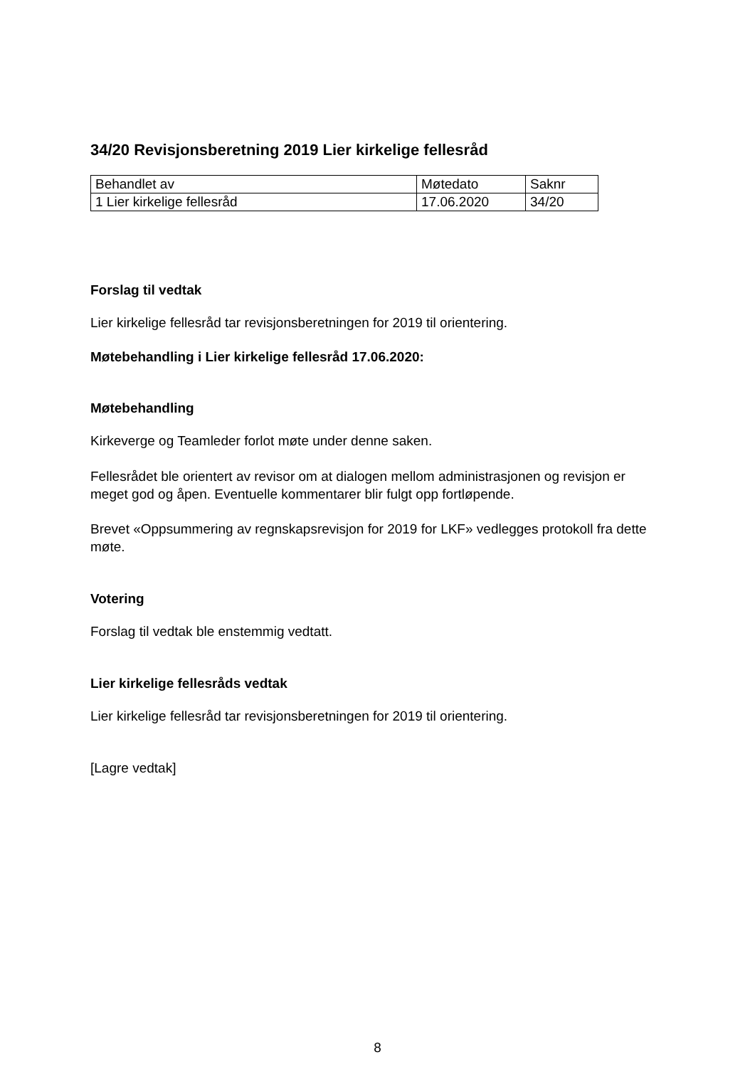34/20 Revisjonsberetning 2019 Lier kirkelige fellesråd
| Behandlet av | Møtedato | Saknr |
| 1 Lier kirkelige fellesråd | 17.06.2020 | 34/20 |
Forslag til vedtak
Lier kirkelige fellesråd tar revisjonsberetningen for 2019 til orientering.
Møtebehandling i Lier kirkelige fellesråd 17.06.2020:
Møtebehandling
Kirkeverge og Teamleder forlot møte under denne saken.
Fellesrådet ble orientert av revisor om at dialogen mellom administrasjonen og revisjon er meget god og åpen. Eventuelle kommentarer blir fulgt opp fortløpende.
Brevet «Oppsummering av regnskapsrevisjon for 2019 for LKF» vedlegges protokoll fra dette møte.
Votering
Forslag til vedtak ble enstemmig vedtatt.
Lier kirkelige fellesråds vedtak
Lier kirkelige fellesråd tar revisjonsberetningen for 2019 til orientering.
[Lagre vedtak]
8